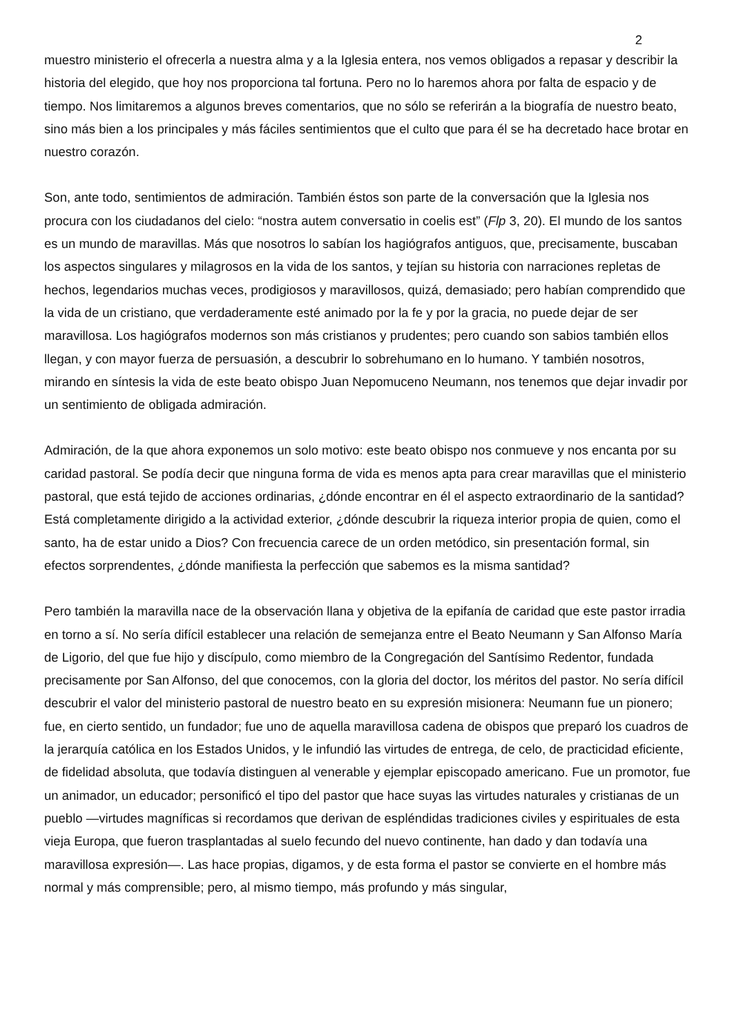2
muestro ministerio el ofrecerla a nuestra alma y a la Iglesia entera, nos vemos obligados a repasar y describir la historia del elegido, que hoy nos proporciona tal fortuna. Pero no lo haremos ahora por falta de espacio y de tiempo. Nos limitaremos a algunos breves comentarios, que no sólo se referirán a la biografía de nuestro beato, sino más bien a los principales y más fáciles sentimientos que el culto que para él se ha decretado hace brotar en nuestro corazón.
Son, ante todo, sentimientos de admiración. También éstos son parte de la conversación que la Iglesia nos procura con los ciudadanos del cielo: “nostra autem conversatio in coelis est” (Flp 3, 20). El mundo de los santos es un mundo de maravillas. Más que nosotros lo sabían los hagiógrafos antiguos, que, precisamente, buscaban los aspectos singulares y milagrosos en la vida de los santos, y tejían su historia con narraciones repletas de hechos, legendarios muchas veces, prodigiosos y maravillosos, quizá, demasiado; pero habían comprendido que la vida de un cristiano, que verdaderamente esté animado por la fe y por la gracia, no puede dejar de ser maravillosa. Los hagiógrafos modernos son más cristianos y prudentes; pero cuando son sabios también ellos llegan, y con mayor fuerza de persuasión, a descubrir lo sobrehumano en lo humano. Y también nosotros, mirando en síntesis la vida de este beato obispo Juan Nepomuceno Neumann, nos tenemos que dejar invadir por un sentimiento de obligada admiración.
Admiración, de la que ahora exponemos un solo motivo: este beato obispo nos conmueve y nos encanta por su caridad pastoral. Se podía decir que ninguna forma de vida es menos apta para crear maravillas que el ministerio pastoral, que está tejido de acciones ordinarias, ¿dónde encontrar en él el aspecto extraordinario de la santidad? Está completamente dirigido a la actividad exterior, ¿dónde descubrir la riqueza interior propia de quien, como el santo, ha de estar unido a Dios? Con frecuencia carece de un orden metódico, sin presentación formal, sin efectos sorprendentes, ¿dónde manifiesta la perfección que sabemos es la misma santidad?
Pero también la maravilla nace de la observación llana y objetiva de la epifanía de caridad que este pastor irradia en torno a sí. No sería difícil establecer una relación de semejanza entre el Beato Neumann y San Alfonso María de Ligorio, del que fue hijo y discípulo, como miembro de la Congregación del Santísimo Redentor, fundada precisamente por San Alfonso, del que conocemos, con la gloria del doctor, los méritos del pastor. No sería difícil descubrir el valor del ministerio pastoral de nuestro beato en su expresión misionera: Neumann fue un pionero; fue, en cierto sentido, un fundador; fue uno de aquella maravillosa cadena de obispos que preparó los cuadros de la jerarquía católica en los Estados Unidos, y le infundió las virtudes de entrega, de celo, de practicidad eficiente, de fidelidad absoluta, que todavía distinguen al venerable y ejemplar episcopado americano. Fue un promotor, fue un animador, un educador; personificó el tipo del pastor que hace suyas las virtudes naturales y cristianas de un pueblo —virtudes magníficas si recordamos que derivan de espléndidas tradiciones civiles y espirituales de esta vieja Europa, que fueron trasplantadas al suelo fecundo del nuevo continente, han dado y dan todavía una maravillosa expresión—. Las hace propias, digamos, y de esta forma el pastor se convierte en el hombre más normal y más comprensible; pero, al mismo tiempo, más profundo y más singular,